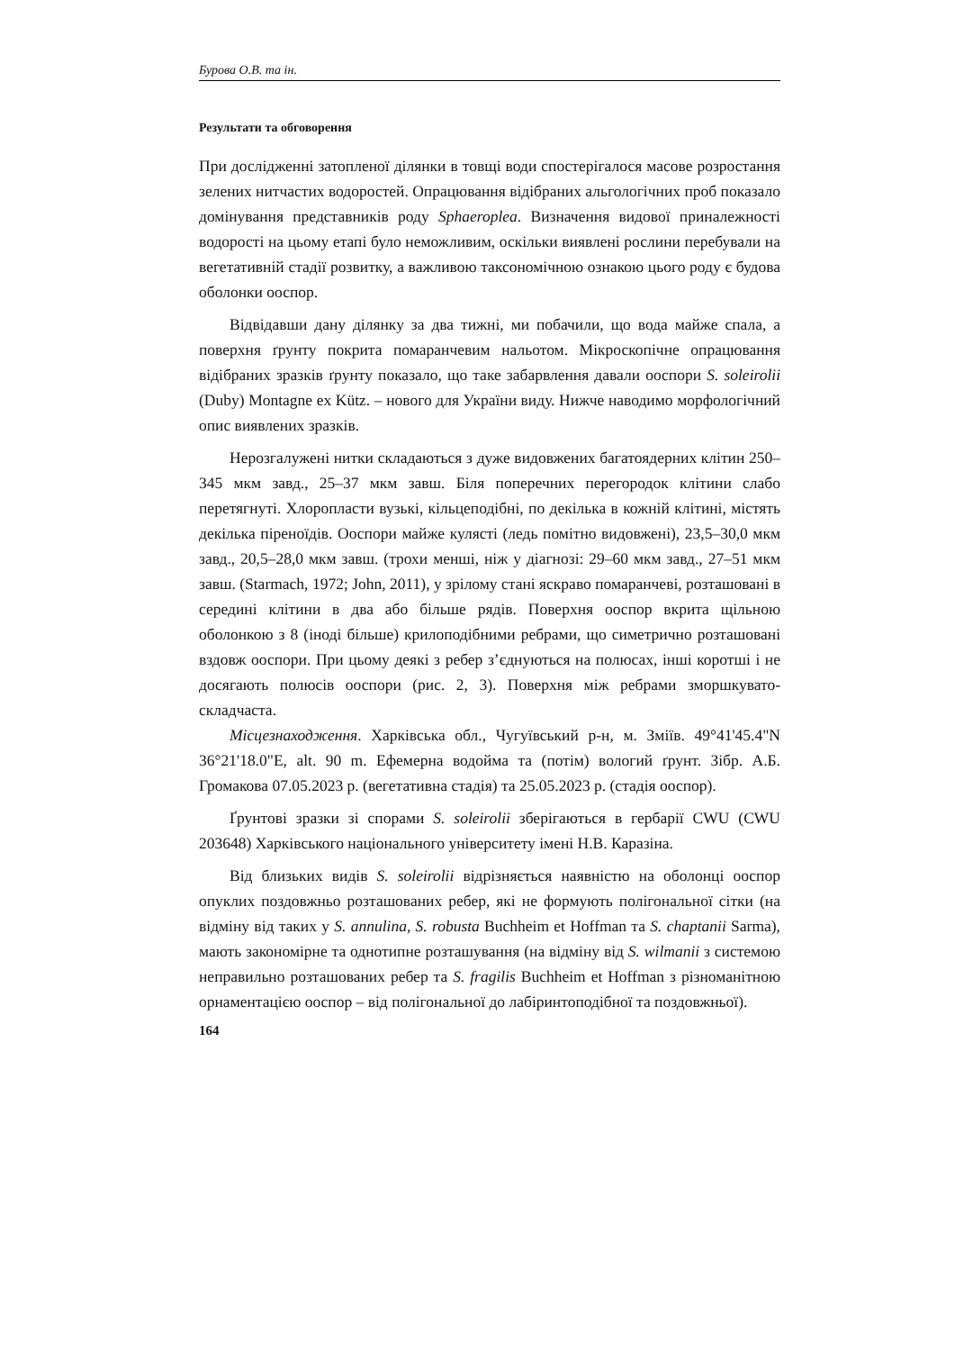Бурова О.В. та ін.
Результати та обговорення
При дослідженні затопленої ділянки в товщі води спостерігалося масове розростання зелених нитчастих водоростей. Опрацювання відібраних альгологічних проб показало домінування представників роду Sphaeroplea. Визначення видової приналежності водорості на цьому етапі було неможливим, оскільки виявлені рослини перебували на вегетативній стадії розвитку, а важливою таксономічною ознакою цього роду є будова оболонки ооспор.
Відвідавши дану ділянку за два тижні, ми побачили, що вода майже спала, а поверхня ґрунту покрита помаранчевим нальотом. Мікроскопічне опрацювання відібраних зразків ґрунту показало, що таке забарвлення давали ооспори S. soleirolii (Duby) Montagne ex Kütz. – нового для України виду. Нижче наводимо морфологічний опис виявлених зразків.
Нерозгалужені нитки складаються з дуже видовжених багатоядерних клітин 250–345 мкм завд., 25–37 мкм завш. Біля поперечних перегородок клітини слабо перетягнуті. Хлоропласти вузькі, кільцеподібні, по декілька в кожній клітині, містять декілька піреноїдів. Ооспори майже кулясті (ледь помітно видовжені), 23,5–30,0 мкм завд., 20,5–28,0 мкм завш. (трохи менші, ніж у діагнозі: 29–60 мкм завд., 27–51 мкм завш. (Starmach, 1972; John, 2011), у зрілому стані яскраво помаранчеві, розташовані в середині клітини в два або більше рядів. Поверхня ооспор вкрита щільною оболонкою з 8 (іноді більше) крилоподібними ребрами, що симетрично розташовані вздовж ооспори. При цьому деякі з ребер з’єднуються на полюсах, інші коротші і не досягають полюсів ооспори (рис. 2, 3). Поверхня між ребрами зморшкувато-складчаста.
Місцезнаходження. Харківська обл., Чугуївський р-н, м. Зміїв. 49°41'45.4"N 36°21'18.0"E, alt. 90 m. Ефемерна водойма та (потім) вологий ґрунт. Зібр. А.Б. Громакова 07.05.2023 р. (вегетативна стадія) та 25.05.2023 р. (стадія ооспор).
Ґрунтові зразки зі спорами S. soleirolii зберігаються в гербарії CWU (CWU 203648) Харківського національного університету імені Н.В. Каразіна.
Від близьких видів S. soleirolii відрізняється наявністю на оболонці ооспор опуклих поздовжньо розташованих ребер, які не формують полігональної сітки (на відміну від таких у S. annulina, S. robusta Buchheim et Hoffman та S. chaptanii Sarma), мають закономірне та однотипне розташування (на відміну від S. wilmanii з системою неправильно розташованих ребер та S. fragilis Buchheim et Hoffman з різноманітною орнаментацією ооспор – від полігональної до лабіринтоподібної та поздовжньої).
164